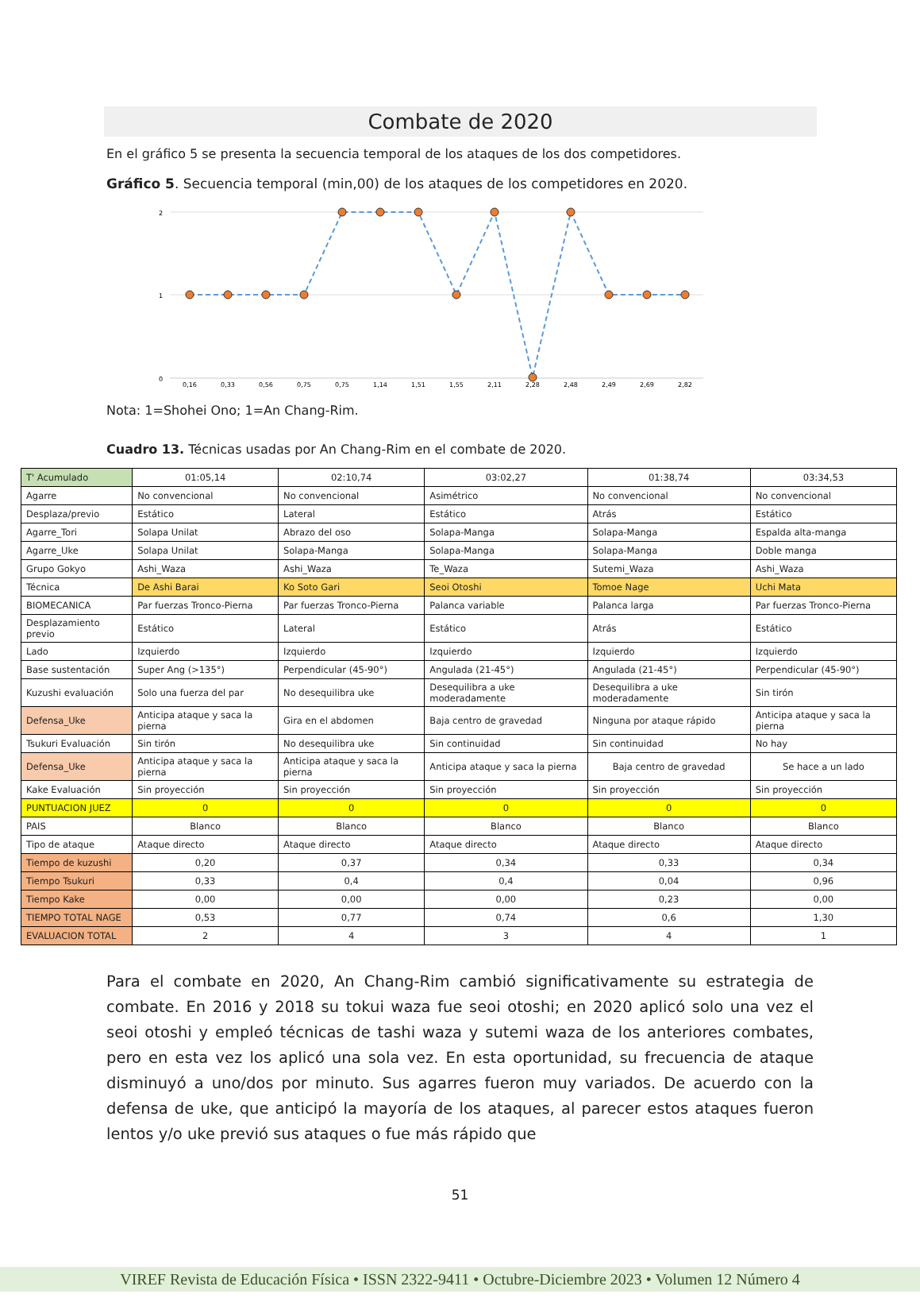Combate de 2020
En el gráfico 5 se presenta la secuencia temporal de los ataques de los dos competidores.
Gráfico 5. Secuencia temporal (min,00) de los ataques de los competidores en 2020.
2
1
0
0,16
0,33
0,56
0,75
0,75
1,14
1,51
1,55
2,11
2,28
2,48
2,49
2,69
2,82
Nota: 1=Shohei Ono; 1=An Chang-Rim.
Cuadro 13. Técnicas usadas por An Chang-Rim en el combate de 2020.
| T' Acumulado | 01:05,14 | 02:10,74 | 03:02,27 | 01:38,74 | 03:34,53 |
| Agarre | No convencional | No convencional | Asimétrico | No convencional | No convencional |
| Desplaza/previo | Estático | Lateral | Estático | Atrás | Estático |
| Agarre_Tori | Solapa Unilat | Abrazo del oso | Solapa-Manga | Solapa-Manga | Espalda alta-manga |
| Agarre_Uke | Solapa Unilat | Solapa-Manga | Solapa-Manga | Solapa-Manga | Doble manga |
| Grupo Gokyo | Ashi_Waza | Ashi_Waza | Te_Waza | Sutemi_Waza | Ashi_Waza |
| Técnica | De Ashi Barai | Ko Soto Gari | Seoi Otoshi | Tomoe Nage | Uchi Mata |
| BIOMECANICA | Par fuerzas Tronco-Pierna | Par fuerzas Tronco-Pierna | Palanca variable | Palanca larga | Par fuerzas Tronco-Pierna |
| Desplazamiento previo | Estático | Lateral | Estático | Atrás | Estático |
| Lado | Izquierdo | Izquierdo | Izquierdo | Izquierdo | Izquierdo |
| Base sustentación | Super Ang (>135°) | Perpendicular (45-90°) | Angulada (21-45°) | Angulada (21-45°) | Perpendicular (45-90°) |
| Kuzushi evaluación | Solo una fuerza del par | No desequilibra uke | Desequilibra a uke moderadamente | Desequilibra a uke moderadamente | Sin tirón |
| Defensa_Uke | Anticipa ataque y saca la pierna | Gira en el abdomen | Baja centro de gravedad | Ninguna por ataque rápido | Anticipa ataque y saca la pierna |
| Tsukuri Evaluación | Sin tirón | No desequilibra uke | Sin continuidad | Sin continuidad | No hay |
| Defensa_Uke | Anticipa ataque y saca la pierna | Anticipa ataque y saca la pierna | Anticipa ataque y saca la pierna | Baja centro de gravedad | Se hace a un lado |
| Kake Evaluación | Sin proyección | Sin proyección | Sin proyección | Sin proyección | Sin proyección |
| PUNTUACION JUEZ | 0 | 0 | 0 | 0 | 0 |
| PAIS | Blanco | Blanco | Blanco | Blanco | Blanco |
| Tipo de ataque | Ataque directo | Ataque directo | Ataque directo | Ataque directo | Ataque directo |
| Tiempo de kuzushi | 0,20 | 0,37 | 0,34 | 0,33 | 0,34 |
| Tiempo Tsukuri | 0,33 | 0,4 | 0,4 | 0,04 | 0,96 |
| Tiempo Kake | 0,00 | 0,00 | 0,00 | 0,23 | 0,00 |
| TIEMPO TOTAL NAGE | 0,53 | 0,77 | 0,74 | 0,6 | 1,30 |
| EVALUACION TOTAL | 2 | 4 | 3 | 4 | 1 |
Para el combate en 2020, An Chang-Rim cambió significativamente su estrategia de combate. En 2016 y 2018 su tokui waza fue seoi otoshi; en 2020 aplicó solo una vez el seoi otoshi y empleó técnicas de tashi waza y sutemi waza de los anteriores combates, pero en esta vez los aplicó una sola vez. En esta oportunidad, su frecuencia de ataque disminuyó a uno/dos por minuto. Sus agarres fueron muy variados. De acuerdo con la defensa de uke, que anticipó la mayoría de los ataques, al parecer estos ataques fueron lentos y/o uke previó sus ataques o fue más rápido que
51
VIREF Revista de Educación Física • ISSN 2322-9411 • Octubre-Diciembre 2023 • Volumen 12 Número 4